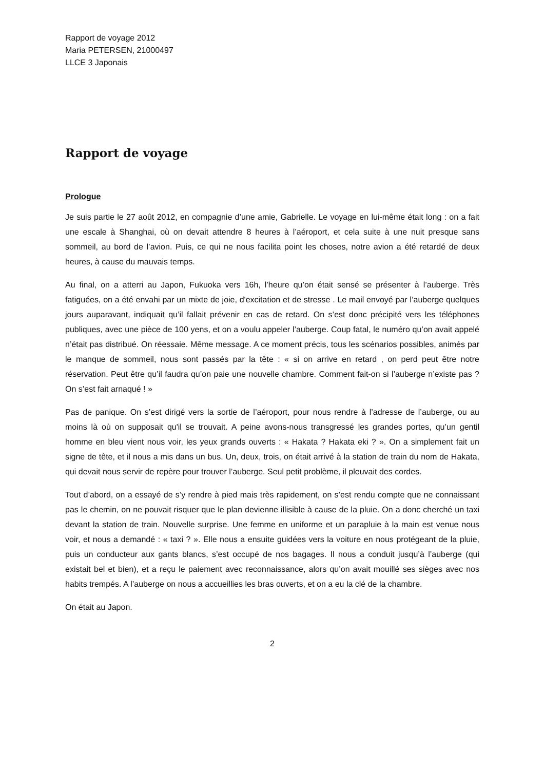Rapport de voyage 2012
Maria PETERSEN, 21000497
LLCE 3 Japonais
Rapport de voyage
Prologue
Je suis partie le 27 août 2012, en compagnie d’une amie, Gabrielle. Le voyage en lui-même était long : on a fait une escale à Shanghai, où on devait attendre 8 heures à l’aéroport, et cela suite à une nuit presque sans sommeil, au bord de l’avion. Puis, ce qui ne nous facilita point les choses, notre avion a été retardé de deux heures, à cause du mauvais temps.
Au final, on a atterri au Japon, Fukuoka vers 16h, l’heure qu’on était sensé se présenter à l’auberge. Très fatiguées, on a été envahi par un mixte de joie, d'excitation et de stresse . Le mail envoyé par l’auberge quelques jours auparavant, indiquait qu’il fallait prévenir en cas de retard. On s’est donc précipité vers les téléphones publiques, avec une pièce de 100 yens, et on a voulu appeler l’auberge. Coup fatal, le numéro qu’on avait appelé n’était pas distribué. On réessaie. Même message. A ce moment précis, tous les scénarios possibles, animés par le manque de sommeil, nous sont passés par la tête : « si on arrive en retard , on perd peut être notre réservation. Peut être qu’il faudra qu’on paie une nouvelle chambre. Comment fait-on si l’auberge n’existe pas ? On s’est fait arnaqué ! »
Pas de panique. On s’est dirigé vers la sortie de l’aéroport, pour nous rendre à l’adresse de l’auberge, ou au moins là où on supposait qu'il se trouvait. A peine avons-nous transgressé les grandes portes, qu’un gentil homme en bleu vient nous voir, les yeux grands ouverts : « Hakata ? Hakata eki ? ». On a simplement fait un signe de tête, et il nous a mis dans un bus. Un, deux, trois, on était arrivé à la station de train du nom de Hakata, qui devait nous servir de repère pour trouver l’auberge. Seul petit problème, il pleuvait des cordes.
Tout d’abord, on a essayé de s’y rendre à pied mais très rapidement, on s’est rendu compte que ne connaissant pas le chemin, on ne pouvait risquer que le plan devienne illisible à cause de la pluie. On a donc cherché un taxi devant la station de train. Nouvelle surprise. Une femme en uniforme et un parapluie à la main est venue nous voir, et nous a demandé : « taxi ? ». Elle nous a ensuite guidées vers la voiture en nous protégeant de la pluie, puis un conducteur aux gants blancs, s’est occupé de nos bagages. Il nous a conduit jusqu’à l’auberge (qui existait bel et bien), et a reçu le paiement avec reconnaissance, alors qu’on avait mouillé ses sièges avec nos habits trempés. A l’auberge on nous a accueillies les bras ouverts, et on a eu la clé de la chambre.
On était au Japon.
2